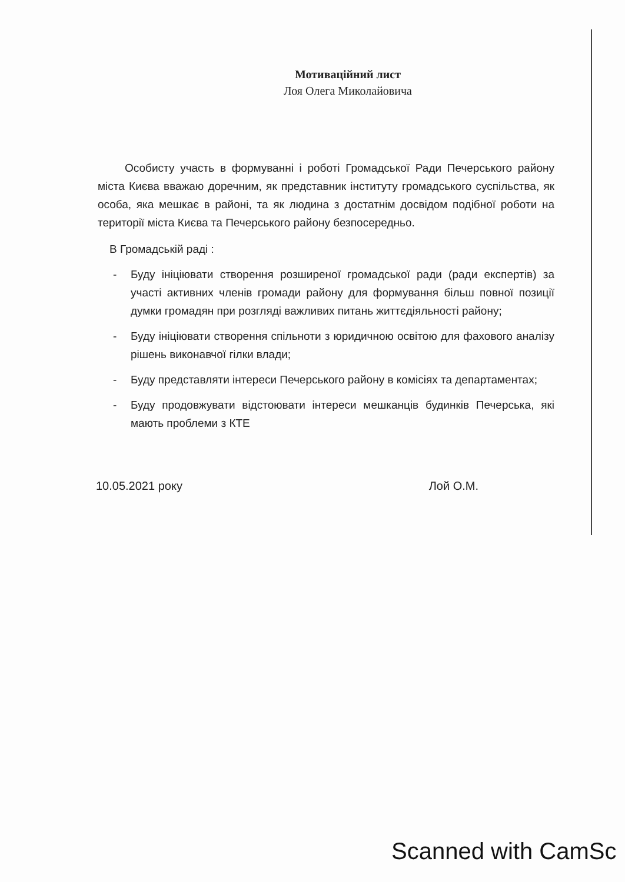Мотиваційний лист
Лоя Олега Миколайовича
Особисту участь в формуванні і роботі Громадської Ради Печерського району міста Києва вважаю доречним, як представник інституту громадського суспільства, як особа, яка мешкає в районі, та як людина з достатнім досвідом подібної роботи на території міста Києва та Печерського району безпосередньо.
В Громадській раді :
- Буду ініціювати створення розширеної громадської ради (ради експертів) за участі активних членів громади району для формування більш повної позиції думки громадян при розгляді важливих питань життєдіяльності району;
- Буду ініціювати створення спільноти з юридичною освітою для фахового аналізу рішень виконавчої гілки влади;
- Буду представляти інтереси Печерського району в комісіях та департаментах;
- Буду продовжувати відстоювати інтереси мешканців будинків Печерська, які мають проблеми з КТЕ
10.05.2021 року Лой О.М.
Scanned with CamSc